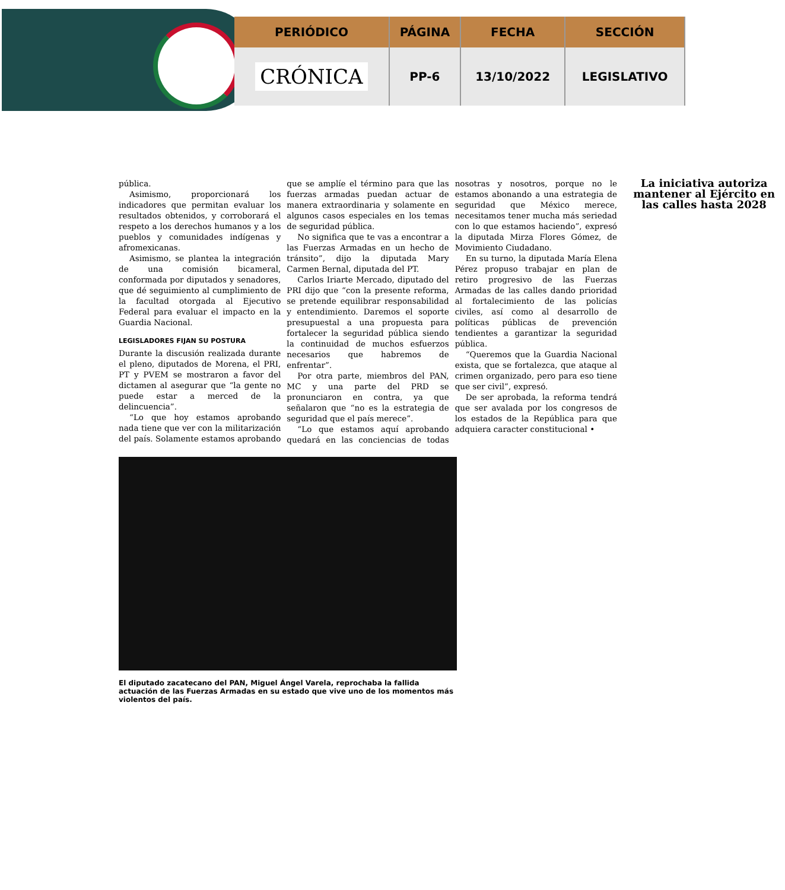| PERIÓDICO | PÁGINA | FECHA | SECCIÓN |
| --- | --- | --- | --- |
| CRÓNICA | PP-6 | 13/10/2022 | LEGISLATIVO |
pública.
Asimismo, proporcionará los indicadores que permitan evaluar los resultados obtenidos, y corroborará el respeto a los derechos humanos y a los pueblos y comunidades indígenas y afromexicanas.
Asimismo, se plantea la integración de una comisión bicameral, conformada por diputados y senadores, que dé seguimiento al cumplimiento de la facultad otorgada al Ejecutivo Federal para evaluar el impacto en la Guardia Nacional.
LEGISLADORES FIJAN SU POSTURA
Durante la discusión realizada durante el pleno, diputados de Morena, el PRI, PT y PVEM se mostraron a favor del dictamen al asegurar que “la gente no puede estar a merced de la delincuencia”.
“Lo que hoy estamos aprobando nada tiene que ver con la militarización del país. Solamente estamos aprobando que se amplíe el término para que las fuerzas armadas puedan actuar de manera extraordinaria y solamente en algunos casos especiales en los temas de seguridad pública.
No significa que te vas a encontrar a las Fuerzas Armadas en un hecho de tránsito”, dijo la diputada Mary Carmen Bernal, diputada del PT.
Carlos Iriarte Mercado, diputado del PRI dijo que “con la presente reforma, se pretende equilibrar responsabilidad y entendimiento. Daremos el soporte presupuestal a una propuesta para fortalecer la seguridad pública siendo la continuidad de muchos esfuerzos necesarios que habremos de enfrentar”.
Por otra parte, miembros del PAN, MC y una parte del PRD se pronunciaron en contra, ya que señalaron que “no es la estrategia de seguridad que el país merece”.
“Lo que estamos aquí aprobando quedará en las conciencias de todas nosotras y nosotros, porque no le estamos abonando a una estrategia de seguridad que México merece, necesitamos tener mucha más seriedad con lo que estamos haciendo”, expresó la diputada Mirza Flores Gómez, de Movimiento Ciudadano.
En su turno, la diputada María Elena Pérez propuso trabajar en plan de retiro progresivo de las Fuerzas Armadas de las calles dando prioridad al fortalecimiento de las policías civiles, así como al desarrollo de políticas públicas de prevención tendientes a garantizar la seguridad pública.
“Queremos que la Guardia Nacional exista, que se fortalezca, que ataque al crimen organizado, pero para eso tiene que ser civil”, expresó.
De ser aprobada, la reforma tendrá que ser avalada por los congresos de los estados de la República para que adquiera caracter constitucional •
La iniciativa autoriza mantener al Ejército en las calles hasta 2028
El diputado zacatecano del PAN, Miguel Ángel Varela, reprochaba la fallida actuación de las Fuerzas Armadas en su estado que vive uno de los momentos más violentos del país.